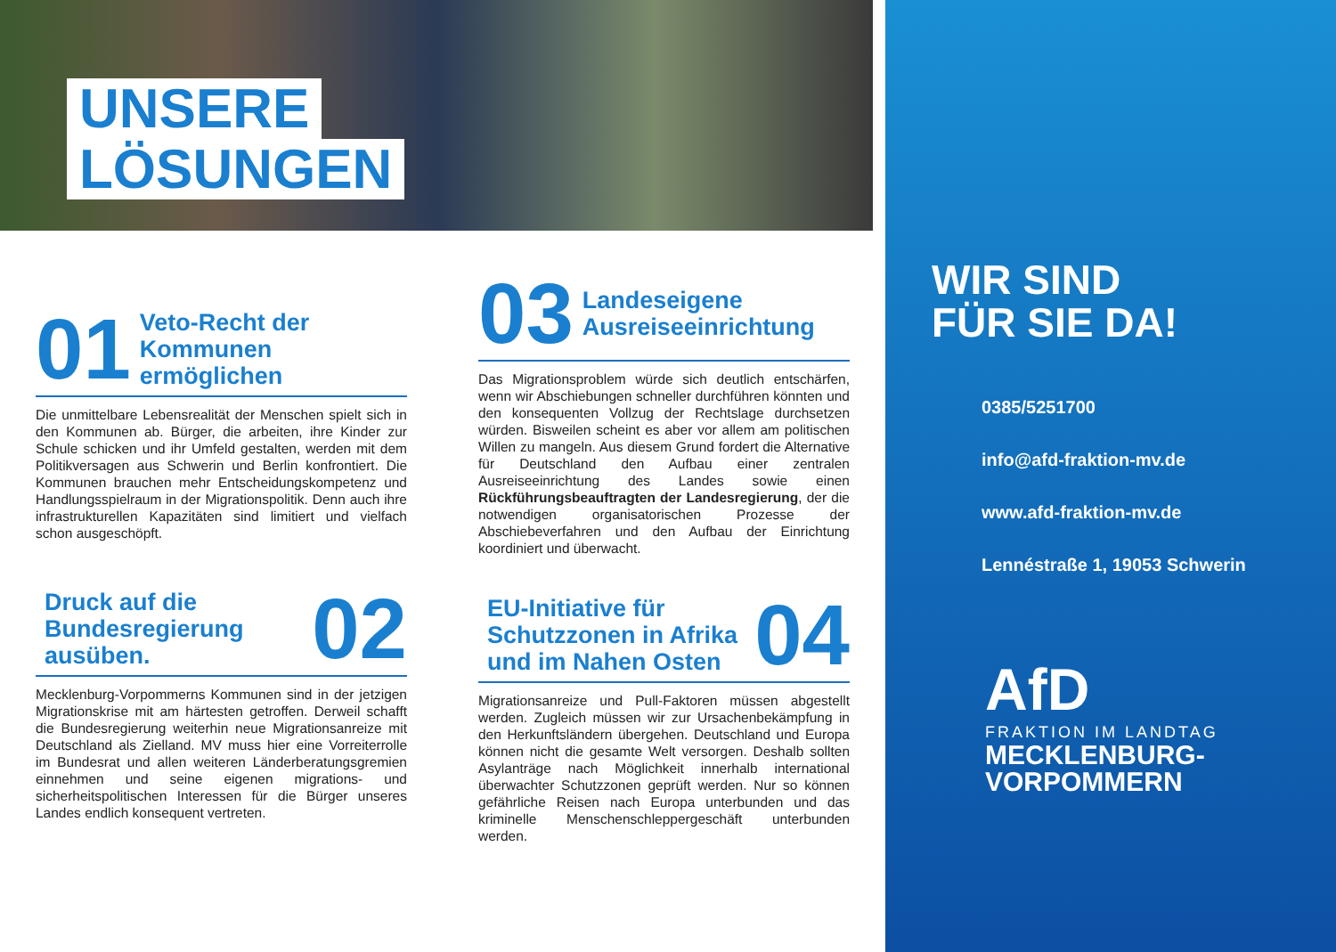UNSERE
LÖSUNGEN
01 Veto-Recht der Kommunen ermöglichen
Die unmittelbare Lebensrealität der Menschen spielt sich in den Kommunen ab. Bürger, die arbeiten, ihre Kinder zur Schule schicken und ihr Umfeld gestalten, werden mit dem Politikversagen aus Schwerin und Berlin konfrontiert. Die Kommunen brauchen mehr Entscheidungskompetenz und Handlungsspielraum in der Migrationspolitik. Denn auch ihre infrastrukturellen Kapazitäten sind limitiert und vielfach schon ausgeschöpft.
Druck auf die Bundesregierung ausüben. 02
Mecklenburg-Vorpommerns Kommunen sind in der jetzigen Migrationskrise mit am härtesten getroffen. Derweil schafft die Bundesregierung weiterhin neue Migrationsanreize mit Deutschland als Zielland. MV muss hier eine Vorreiterrolle im Bundesrat und allen weiteren Länderberatungsgremien einnehmen und seine eigenen migrations- und sicherheitspolitischen Interessen für die Bürger unseres Landes endlich konsequent vertreten.
03 Landeseigene Ausreiseeinrichtung
Das Migrationsproblem würde sich deutlich entschärfen, wenn wir Abschiebungen schneller durchführen könnten und den konsequenten Vollzug der Rechtslage durchsetzen würden. Bisweilen scheint es aber vor allem am politischen Willen zu mangeln. Aus diesem Grund fordert die Alternative für Deutschland den Aufbau einer zentralen Ausreiseeinrichtung des Landes sowie einen Rückführungsbeauftragten der Landesregierung, der die notwendigen organisatorischen Prozesse der Abschiebeverfahren und den Aufbau der Einrichtung koordiniert und überwacht.
EU-Initiative für Schutzzonen in Afrika und im Nahen Osten 04
Migrationsanreize und Pull-Faktoren müssen abgestellt werden. Zugleich müssen wir zur Ursachenbekämpfung in den Herkunftsländern übergehen. Deutschland und Europa können nicht die gesamte Welt versorgen. Deshalb sollten Asylanträge nach Möglichkeit innerhalb international überwachter Schutzzonen geprüft werden. Nur so können gefährliche Reisen nach Europa unterbunden und das kriminelle Menschenschleppergeschäft unterbunden werden.
WIR SIND
FÜR SIE DA!
0385/5251700
info@afd-fraktion-mv.de
www.afd-fraktion-mv.de
Lennéstraße 1, 19053 Schwerin
AfD
FRAKTION IM LANDTAG
MECKLENBURG-
VORPOMMERN